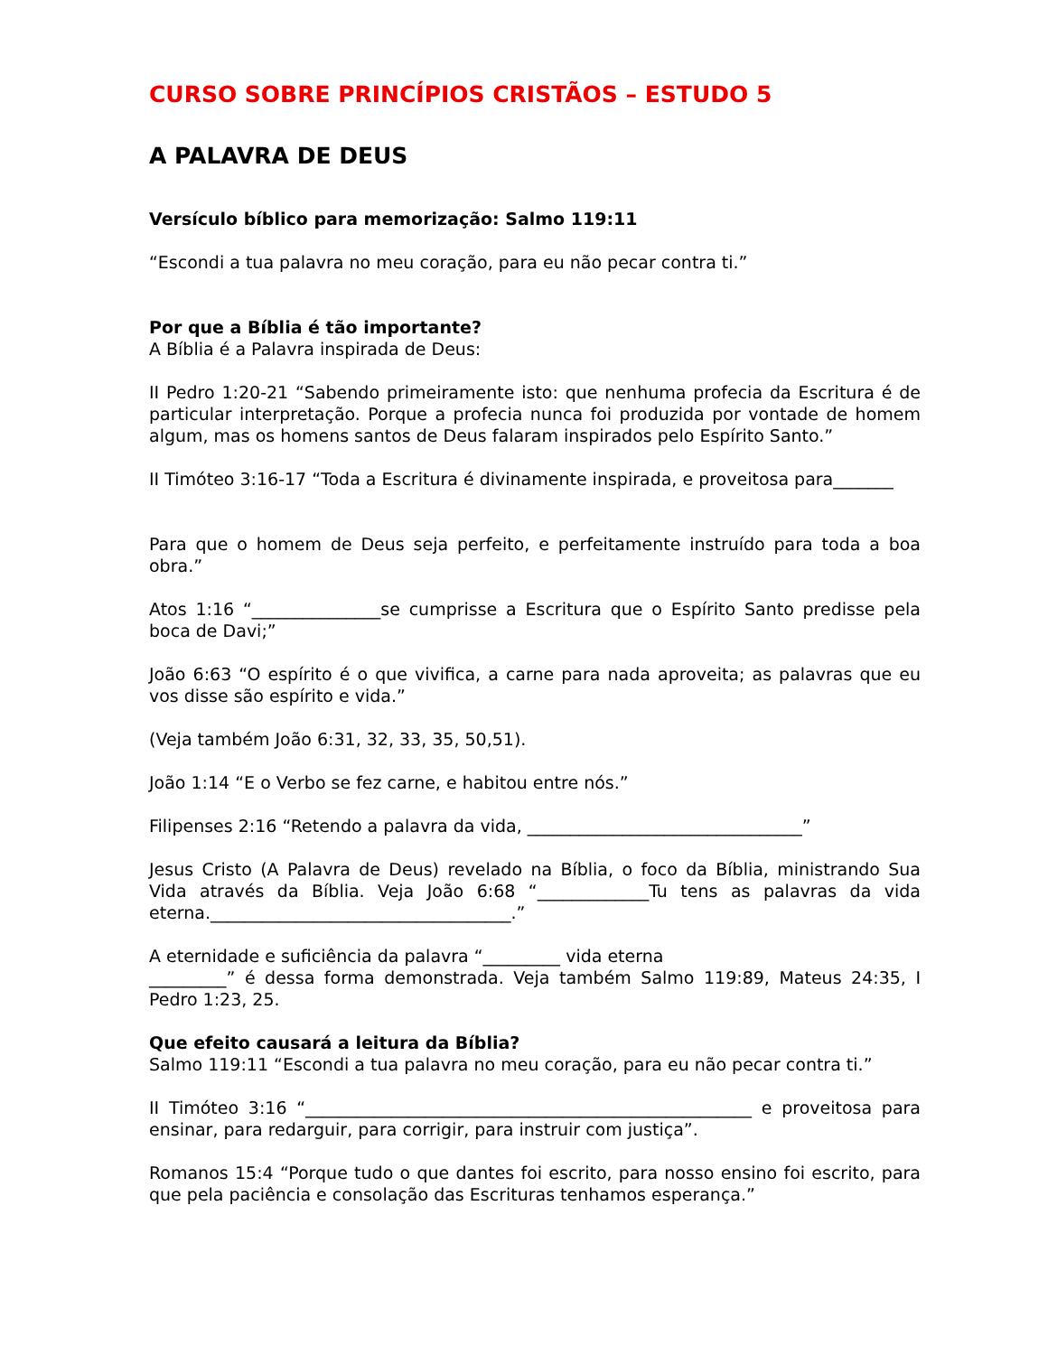CURSO SOBRE PRINCÍPIOS CRISTÃOS – ESTUDO 5
A PALAVRA DE DEUS
Versículo bíblico para memorização: Salmo 119:11
“Escondi a tua palavra no meu coração, para eu não pecar contra ti.”
Por que a Bíblia é tão importante?
A Bíblia é a Palavra inspirada de Deus:
II Pedro 1:20-21 “Sabendo primeiramente isto: que nenhuma profecia da Escritura é de particular interpretação. Porque a profecia nunca foi produzida por vontade de homem algum, mas os homens santos de Deus falaram inspirados pelo Espírito Santo.”
II Timóteo 3:16-17 “Toda a Escritura é divinamente inspirada, e proveitosa para_______
Para que o homem de Deus seja perfeito, e perfeitamente instruído para toda a boa obra.”
Atos 1:16 “_______________se cumprisse a Escritura que o Espírito Santo predisse pela boca de Davi;”
João 6:63 “O espírito é o que vivifica, a carne para nada aproveita; as palavras que eu vos disse são espírito e vida.”
(Veja também João 6:31, 32, 33, 35, 50,51).
João 1:14 “E o Verbo se fez carne, e habitou entre nós.”
Filipenses 2:16 “Retendo a palavra da vida, ________________________________”
Jesus Cristo (A Palavra de Deus) revelado na Bíblia, o foco da Bíblia, ministrando Sua Vida através da Bíblia. Veja João 6:68 “_____________Tu tens as palavras da vida eterna.___________________________________.”
A eternidade e suficiência da palavra “_________ vida eterna
_________” é dessa forma demonstrada. Veja também Salmo 119:89, Mateus 24:35, I Pedro 1:23, 25.
Que efeito causará a leitura da Bíblia?
Salmo 119:11 “Escondi a tua palavra no meu coração, para eu não pecar contra ti.”
II Timóteo 3:16 “____________________________________________________ e proveitosa para ensinar, para redarguir, para corrigir, para instruir com justiça”.
Romanos 15:4 “Porque tudo o que dantes foi escrito, para nosso ensino foi escrito, para que pela paciência e consolação das Escrituras tenhamos esperança.”